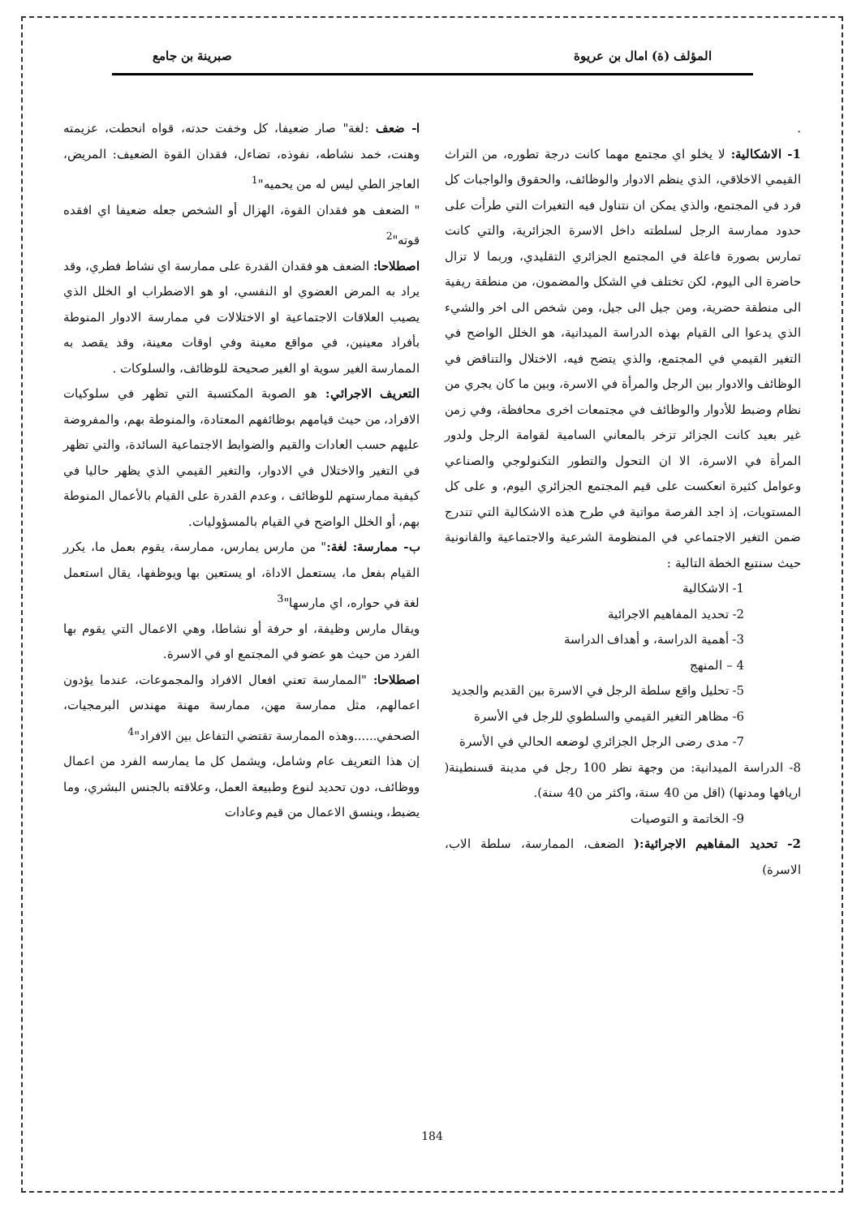المؤلف (ة) امال بن عريوة صبرينة بن جامع
.
1- الاشكالية: لا يخلو اي مجتمع مهما كانت درجة تطوره، من التراث القيمي الاخلاقي، الذي ينظم الادوار والوظائف، والحقوق والواجبات كل فرد في المجتمع، والذي يمكن ان نتناول فيه التغيرات التي طرأت على حدود ممارسة الرجل لسلطته داخل الاسرة الجزائرية، والتي كانت تمارس بصورة فاعلة في المجتمع الجزائري التقليدي، وربما لا تزال حاضرة الى اليوم، لكن تختلف في الشكل والمضمون، من منطقة ريفية الى منطقة حضرية، ومن جيل الى جيل، ومن شخص الى اخر والشيء الذي يدعوا الى القيام بهذه الدراسة الميدانية، هو الخلل الواضح في التغير القيمي في المجتمع، والذي يتضح فيه، الاختلال والتناقض في الوظائف والادوار بين الرجل والمرأة في الاسرة، وبين ما كان يجري من نظام وضبط للأدوار والوظائف في مجتمعات اخرى محافظة، وفي زمن غير بعيد كانت الجزائر تزخر بالمعاني السامية لقوامة الرجل ولدور المرأة في الاسرة، الا ان التحول والتطور التكنولوجي والصناعي وعوامل كثيرة انعكست على قيم المجتمع الجزائري اليوم، و على كل المستويات، إذ اجد الفرصة مواتية في طرح هذه الاشكالية التي تندرج ضمن التغير الاجتماعي في المنظومة الشرعية والاجتماعية والقانونية حيث سنتبع الخطة التالية :
1- الاشكالية
2- تحديد المفاهيم الاجرائية
3- أهمية الدراسة، و أهداف الدراسة
4 – المنهج
5- تحليل واقع سلطة الرجل في الاسرة بين القديم والجديد
6- مظاهر التغير القيمي والسلطوي للرجل في الأسرة
7- مدى رضى الرجل الجزائري لوضعه الحالي في الأسرة
8- الدراسة الميدانية: من وجهة نظر 100 رجل في مدينة قسنطينة( اريافها ومدنها) (اقل من 40 سنة، واكثر من 40 سنة).
9- الخاتمة و التوصيات
2- تحديد المفاهيم الاجرائية:( الضعف، الممارسة، سلطة الاب، الاسرة)
ا- ضعف :لغة" صار ضعيفا، كل وخفت حدته، قواه انحطت، عزيمته وهنت، خمد نشاطه، نفوذه، تضاءل، فقدان القوة الضعيف: المريض، العاجز الطي ليس له من يحميه"<sup>1</sup>
" الضعف هو فقدان القوة، الهزال أو الشخص جعله ضعيفا اي افقده قوته"<sup>2</sup>
اصطلاحا: الضعف هو فقدان القدرة على ممارسة اي نشاط فطري، وقد يراد به المرض العضوي او النفسي، او هو الاضطراب او الخلل الذي يصيب العلاقات الاجتماعية او الاختلالات في ممارسة الادوار المنوطة بأفراد معينين، في مواقع معينة وفي اوقات معينة، وقد يقصد به الممارسة الغير سوية او الغير صحيحة للوظائف، والسلوكات .
التعريف الاجرائي: هو الصوبة المكتسبة التي تظهر في سلوكيات الافراد، من حيث قيامهم بوظائفهم المعتادة، والمنوطة بهم، والمفروضة عليهم حسب العادات والقيم والضوابط الاجتماعية السائدة، والتي تظهر في التغير والاختلال في الادوار، والتغير القيمي الذي يظهر حاليا في كيفية ممارستهم للوظائف ، وعدم القدرة على القيام بالأعمال المنوطة بهم، أو الخلل الواضح في القيام بالمسؤوليات.
ب- ممارسة: لغة:" من مارس يمارس، ممارسة، يقوم بعمل ما، يكرر القيام بفعل ما، يستعمل الاداة، او يستعين بها ويوظفها، يقال استعمل لغة في حواره، اي مارسها"<sup>3</sup>
ويقال مارس وظيفة، او حرفة أو نشاطا، وهي الاعمال التي يقوم بها الفرد من حيث هو عضو في المجتمع او في الاسرة.
اصطلاحا: "الممارسة تعني افعال الافراد والمجموعات، عندما يؤدون اعمالهم، مثل ممارسة مهن، ممارسة مهنة مهندس البرمجيات، الصحفي......وهذه الممارسة تقتضي التفاعل بين الافراد"<sup>4</sup>
إن هذا التعريف عام وشامل، ويشمل كل ما يمارسه الفرد من اعمال ووظائف، دون تحديد لنوع وطبيعة العمل، وعلاقته بالجنس البشري، وما يضبط، وينسق الاعمال من قيم وعادات
184